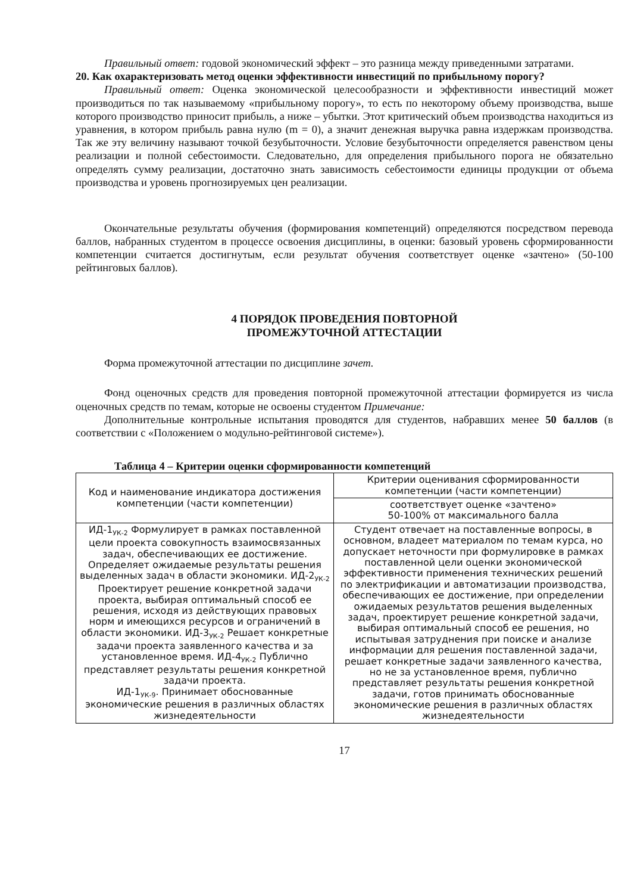Правильный ответ: годовой экономический эффект – это разница между приведенными затратами.
20. Как охарактеризовать метод оценки эффективности инвестиций по прибыльному порогу?
Правильный ответ: Оценка экономической целесообразности и эффективности инвестиций может производиться по так называемому «прибыльному порогу», то есть по некоторому объему производства, выше которого производство приносит прибыль, а ниже – убытки. Этот критический объем производства находиться из уравнения, в котором прибыль равна нулю (m = 0), а значит денежная выручка равна издержкам производства. Так же эту величину называют точкой безубыточности. Условие безубыточности определяется равенством цены реализации и полной себестоимости. Следовательно, для определения прибыльного порога не обязательно определять сумму реализации, достаточно знать зависимость себестоимости единицы продукции от объема производства и уровень прогнозируемых цен реализации.
Окончательные результаты обучения (формирования компетенций) определяются посредством перевода баллов, набранных студентом в процессе освоения дисциплины, в оценки: базовый уровень сформированности компетенции считается достигнутым, если результат обучения соответствует оценке «зачтено» (50-100 рейтинговых баллов).
4 ПОРЯДОК ПРОВЕДЕНИЯ ПОВТОРНОЙ
ПРОМЕЖУТОЧНОЙ АТТЕСТАЦИИ
Форма промежуточной аттестации по дисциплине зачет.
Фонд оценочных средств для проведения повторной промежуточной аттестации формируется из числа оценочных средств по темам, которые не освоены студентом Примечание:
Дополнительные контрольные испытания проводятся для студентов, набравших менее 50 баллов (в соответствии с «Положением о модульно-рейтинговой системе»).
Таблица 4 – Критерии оценки сформированности компетенций
| Код и наименование индикатора достижения компетенции (части компетенции) | Критерии оценивания сформированности компетенции (части компетенции) |
| --- | --- |
| | соответствует оценке «зачтено» 50-100% от максимального балла |
| ИД-1<sub>УК-2</sub> Формулирует в рамках поставленной цели проекта совокупность взаимосвязанных задач, обеспечивающих ее достижение. Определяет ожидаемые результаты решения выделенных задач в области экономики. ИД-2<sub>УК-2</sub> Проектирует решение конкретной задачи проекта, выбирая оптимальный способ ее решения, исходя из действующих правовых норм и имеющихся ресурсов и ограничений в области экономики. ИД-3<sub>УК-2</sub> Решает конкретные задачи проекта заявленного качества и за установленное время. ИД-4<sub>УК-2</sub> Публично представляет результаты решения конкретной задачи проекта. ИД-1<sub>УК-9</sub>. Принимает обоснованные экономические решения в различных областях жизнедеятельности | Студент отвечает на поставленные вопросы, в основном, владеет материалом по темам курса, но допускает неточности при формулировке в рамках поставленной цели оценки экономической эффективности применения технических решений по электрификации и автоматизации производства, обеспечивающих ее достижение, при определении ожидаемых результатов решения выделенных задач, проектирует решение конкретной задачи, выбирая оптимальный способ ее решения, но испытывая затруднения при поиске и анализе информации для решения поставленной задачи, решает конкретные задачи заявленного качества, но не за установленное время, публично представляет результаты решения конкретной задачи, готов принимать обоснованные экономические решения в различных областях жизнедеятельности |
17